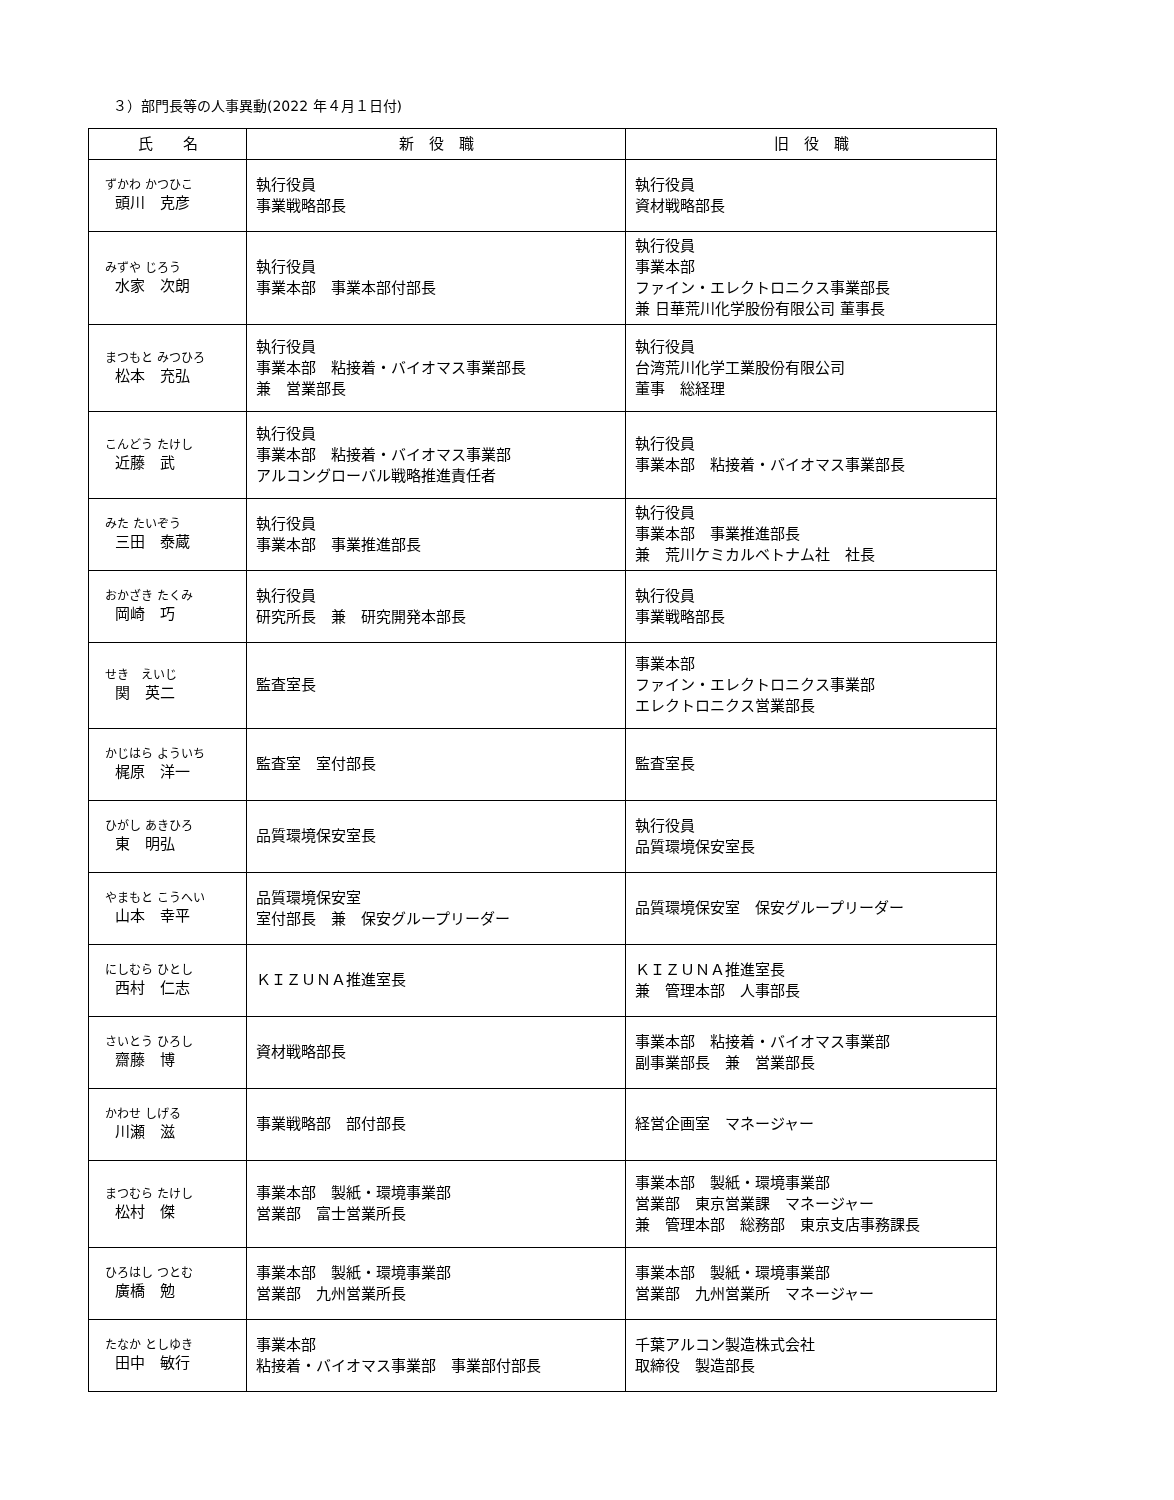３）部門長等の人事異動(2022 年４月１日付)
| 氏 名 | 新 役 職 | 旧 役 職 |
| --- | --- | --- |
| ずかわ かつひこ 頭川 克彦 | 執行役員 事業戦略部長 | 執行役員 資材戦略部長 |
| みずや じろう 水家 次朗 | 執行役員 事業本部 事業本部付部長 | 執行役員 事業本部 ファイン・エレクトロニクス事業部長 兼 日華荒川化学股份有限公司 董事長 |
| まつもと みつひろ 松本 充弘 | 執行役員 事業本部 粘接着・バイオマス事業部長 兼 営業部長 | 執行役員 台湾荒川化学工業股份有限公司 董事 総経理 |
| こんどう たけし 近藤 武 | 執行役員 事業本部 粘接着・バイオマス事業部 アルコングローバル戦略推進責任者 | 執行役員 事業本部 粘接着・バイオマス事業部長 |
| みた たいぞう 三田 泰蔵 | 執行役員 事業本部 事業推進部長 | 執行役員 事業本部 事業推進部長 兼 荒川ケミカルベトナム社 社長 |
| おかざき たくみ 岡崎 巧 | 執行役員 研究所長 兼 研究開発本部長 | 執行役員 事業戦略部長 |
| せき えいじ 関 英二 | 監査室長 | 事業本部 ファイン・エレクトロニクス事業部 エレクトロニクス営業部長 |
| かじはら よういち 梶原 洋一 | 監査室 室付部長 | 監査室長 |
| ひがし あきひろ 東 明弘 | 品質環境保安室長 | 執行役員 品質環境保安室長 |
| やまもと こうへい 山本 幸平 | 品質環境保安室 室付部長 兼 保安グループリーダー | 品質環境保安室 保安グループリーダー |
| にしむら ひとし 西村 仁志 | ＫＩＺＵＮＡ推進室長 | ＫＩＺＵＮＡ推進室長 兼 管理本部 人事部長 |
| さいとう ひろし 齋藤 博 | 資材戦略部長 | 事業本部 粘接着・バイオマス事業部 副事業部長 兼 営業部長 |
| かわせ しげる 川瀬 滋 | 事業戦略部 部付部長 | 経営企画室 マネージャー |
| まつむら たけし 松村 傑 | 事業本部 製紙・環境事業部 営業部 富士営業所長 | 事業本部 製紙・環境事業部 営業部 東京営業課 マネージャー 兼 管理本部 総務部 東京支店事務課長 |
| ひろはし つとむ 廣橋 勉 | 事業本部 製紙・環境事業部 営業部 九州営業所長 | 事業本部 製紙・環境事業部 営業部 九州営業所 マネージャー |
| たなか としゆき 田中 敏行 | 事業本部 粘接着・バイオマス事業部 事業部付部長 | 千葉アルコン製造株式会社 取締役 製造部長 |